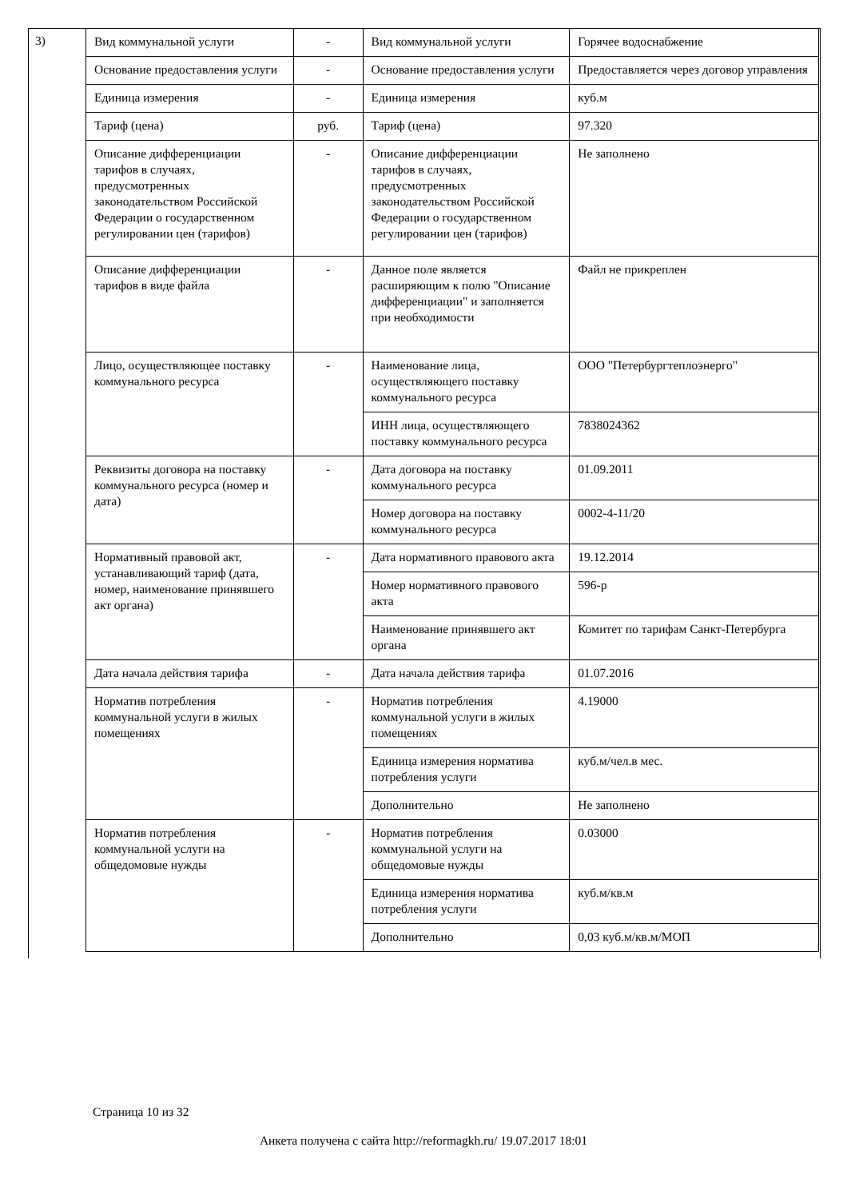3)
| Вид коммунальной услуги | - | Вид коммунальной услуги | Горячее водоснабжение |
| Основание предоставления услуги | - | Основание предоставления услуги | Предоставляется через договор управления |
| Единица измерения | - | Единица измерения | куб.м |
| Тариф (цена) | руб. | Тариф (цена) | 97.320 |
| Описание дифференциации тарифов в случаях, предусмотренных законодательством Российской Федерации о государственном регулировании цен (тарифов) | - | Описание дифференциации тарифов в случаях, предусмотренных законодательством Российской Федерации о государственном регулировании цен (тарифов) | Не заполнено |
| Описание дифференциации тарифов в виде файла | - | Данное поле является расширяющим к полю "Описание дифференциации" и заполняется при необходимости | Файл не прикреплен |
| Лицо, осуществляющее поставку коммунального ресурса | - | Наименование лица, осуществляющего поставку коммунального ресурса | ООО "Петербургтеплоэнерго" |
| | | ИНН лица, осуществляющего поставку коммунального ресурса | 7838024362 |
| Реквизиты договора на поставку коммунального ресурса (номер и дата) | - | Дата договора на поставку коммунального ресурса | 01.09.2011 |
| | | Номер договора на поставку коммунального ресурса | 0002-4-11/20 |
| Нормативный правовой акт, устанавливающий тариф (дата, номер, наименование принявшего акт органа) | - | Дата нормативного правового акта | 19.12.2014 |
| | | Номер нормативного правового акта | 596-р |
| | | Наименование принявшего акт органа | Комитет по тарифам Санкт-Петербурга |
| Дата начала действия тарифа | - | Дата начала действия тарифа | 01.07.2016 |
| Норматив потребления коммунальной услуги в жилых помещениях | - | Норматив потребления коммунальной услуги в жилых помещениях | 4.19000 |
| | | Единица измерения норматива потребления услуги | куб.м/чел.в мес. |
| | | Дополнительно | Не заполнено |
| Норматив потребления коммунальной услуги на общедомовые нужды | - | Норматив потребления коммунальной услуги на общедомовые нужды | 0.03000 |
| | | Единица измерения норматива потребления услуги | куб.м/кв.м |
| | | Дополнительно | 0,03 куб.м/кв.м/МОП |
Страница 10 из 32
Анкета получена с сайта http://reformagkh.ru/ 19.07.2017 18:01